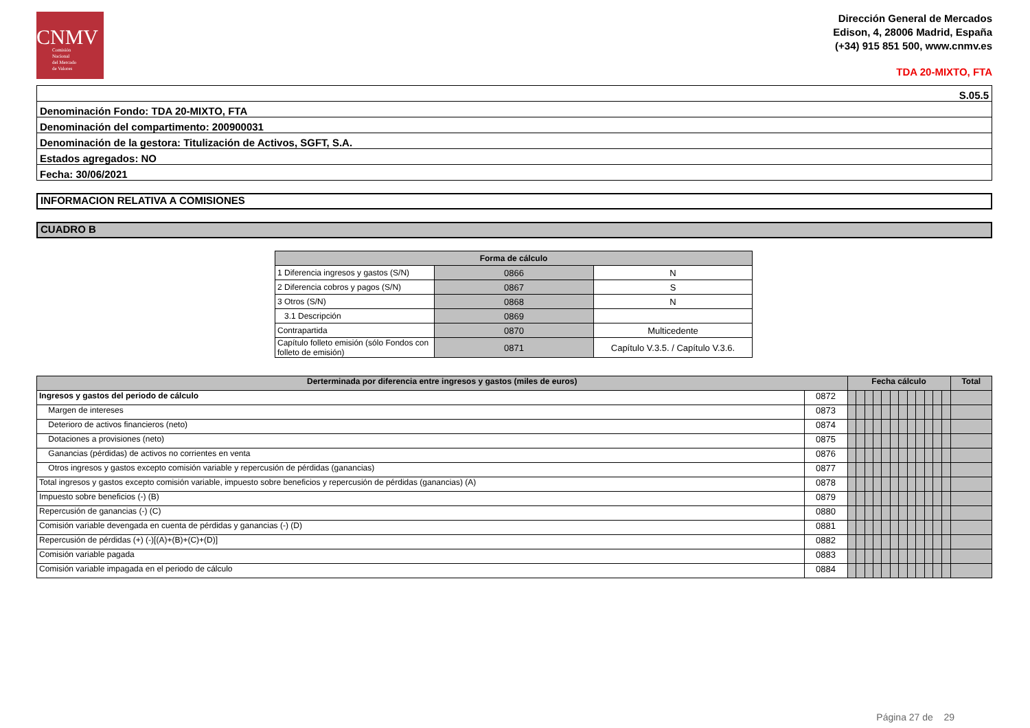CNMV
Comisión
Nacional
del Mercado
de Valores
Dirección General de Mercados
Edison, 4, 28006 Madrid, España
(+34) 915 851 500, www.cnmv.es
TDA 20-MIXTO, FTA
| S.05.5 |
| Denominación Fondo: TDA 20-MIXTO, FTA |
| Denominación del compartimento: 200900031 |
| Denominación de la gestora: Titulización de Activos, SGFT, S.A. |
| Estados agregados: NO |
| Fecha: 30/06/2021 |
INFORMACION RELATIVA A COMISIONES
CUADRO B
| Forma de cálculo | | |
| --- | --- | --- |
| 1 Diferencia ingresos y gastos (S/N) | 0866 | N |
| 2 Diferencia cobros y pagos (S/N) | 0867 | S |
| 3 Otros (S/N) | 0868 | N |
| 3.1 Descripción | 0869 | |
| Contrapartida | 0870 | Multicedente |
| Capítulo folleto emisión (sólo Fondos con folleto de emisión) | 0871 | Capítulo V.3.5. / Capítulo V.3.6. |
| Derterminada por diferencia entre ingresos y gastos (miles de euros) | | Fecha cálculo | | | | | | | | | | | | Total |
| --- | --- | --- | --- | --- | --- | --- | --- | --- | --- | --- | --- | --- | --- | --- |
| Ingresos y gastos del periodo de cálculo | 0872 | | | | | | | | | | | | | |
| Margen de intereses | 0873 | | | | | | | | | | | | | |
| Deterioro de activos financieros (neto) | 0874 | | | | | | | | | | | | | |
| Dotaciones a provisiones (neto) | 0875 | | | | | | | | | | | | | |
| Ganancias (pérdidas) de activos no corrientes en venta | 0876 | | | | | | | | | | | | | |
| Otros ingresos y gastos excepto comisión variable y repercusión de pérdidas (ganancias) | 0877 | | | | | | | | | | | | | |
| Total ingresos y gastos excepto comisión variable, impuesto sobre beneficios y repercusión de pérdidas (ganancias) (A) | 0878 | | | | | | | | | | | | | |
| Impuesto sobre beneficios (-) (B) | 0879 | | | | | | | | | | | | | |
| Repercusión de ganancias (-) (C) | 0880 | | | | | | | | | | | | | |
| Comisión variable devengada en cuenta de pérdidas y ganancias (-) (D) | 0881 | | | | | | | | | | | | | |
| Repercusión de pérdidas (+) (-)[(A)+(B)+(C)+(D)] | 0882 | | | | | | | | | | | | | |
| Comisión variable pagada | 0883 | | | | | | | | | | | | | |
| Comisión variable impagada en el periodo de cálculo | 0884 | | | | | | | | | | | | | |
Página 27 de 29